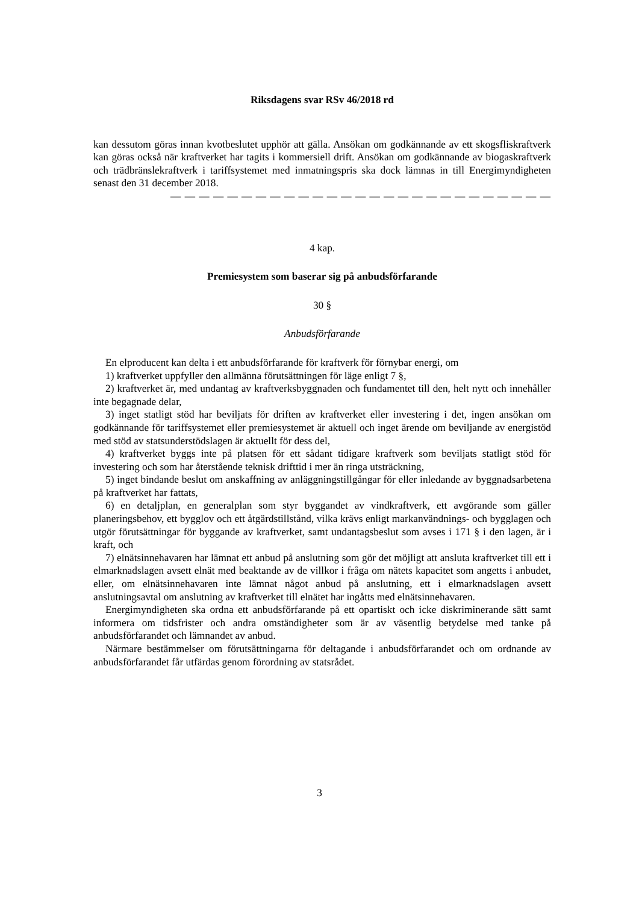Riksdagens svar RSv 46/2018 rd
kan dessutom göras innan kvotbeslutet upphör att gälla. Ansökan om godkännande av ett skogsfliskraftverk kan göras också när kraftverket har tagits i kommersiell drift. Ansökan om godkännande av biogaskraftverk och trädbränslekraftverk i tariffsystemet med inmatningspris ska dock lämnas in till Energimyndigheten senast den 31 december 2018.
— — — — — — — — — — — — — — — — — — — — — — — — — — —
4 kap.
Premiesystem som baserar sig på anbudsförfarande
30 §
Anbudsförfarande
En elproducent kan delta i ett anbudsförfarande för kraftverk för förnybar energi, om
1) kraftverket uppfyller den allmänna förutsättningen för läge enligt 7 §,
2) kraftverket är, med undantag av kraftverksbyggnaden och fundamentet till den, helt nytt och innehåller inte begagnade delar,
3) inget statligt stöd har beviljats för driften av kraftverket eller investering i det, ingen ansökan om godkännande för tariffsystemet eller premiesystemet är aktuell och inget ärende om beviljande av energistöd med stöd av statsunderstödslagen är aktuellt för dess del,
4) kraftverket byggs inte på platsen för ett sådant tidigare kraftverk som beviljats statligt stöd för investering och som har återstående teknisk drifttid i mer än ringa utsträckning,
5) inget bindande beslut om anskaffning av anläggningstillgångar för eller inledande av byggnadsarbetena på kraftverket har fattats,
6) en detaljplan, en generalplan som styr byggandet av vindkraftverk, ett avgörande som gäller planeringsbehov, ett bygglov och ett åtgärdstillstånd, vilka krävs enligt markanvändnings- och bygglagen och utgör förutsättningar för byggande av kraftverket, samt undantagsbeslut som avses i 171 § i den lagen, är i kraft, och
7) elnätsinnehavaren har lämnat ett anbud på anslutning som gör det möjligt att ansluta kraftverket till ett i elmarknadslagen avsett elnät med beaktande av de villkor i fråga om nätets kapacitet som angetts i anbudet, eller, om elnätsinnehavaren inte lämnat något anbud på anslutning, ett i elmarknadslagen avsett anslutningsavtal om anslutning av kraftverket till elnätet har ingåtts med elnätsinnehavaren.
Energimyndigheten ska ordna ett anbudsförfarande på ett opartiskt och icke diskriminerande sätt samt informera om tidsfrister och andra omständigheter som är av väsentlig betydelse med tanke på anbudsförfarandet och lämnandet av anbud.
Närmare bestämmelser om förutsättningarna för deltagande i anbudsförfarandet och om ordnande av anbudsförfarandet får utfärdas genom förordning av statsrådet.
3